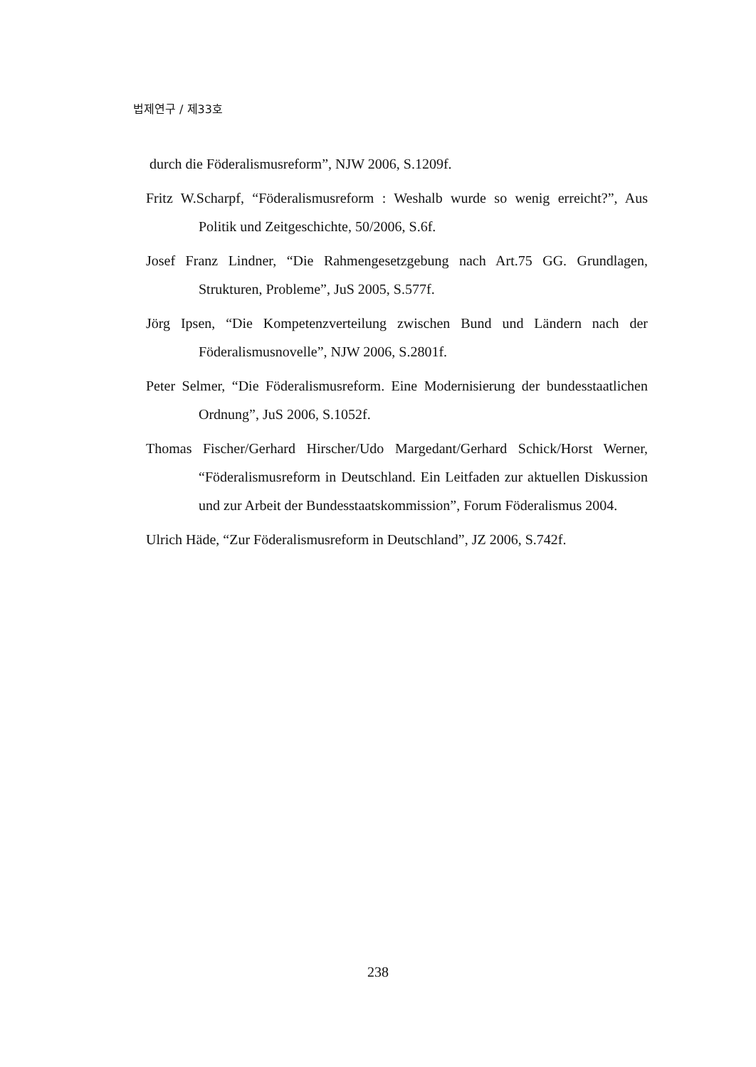법제연구 / 제33호
durch die Föderalismusreform”, NJW 2006, S.1209f.
Fritz W.Scharpf, “Föderalismusreform : Weshalb wurde so wenig erreicht?”, Aus Politik und Zeitgeschichte, 50/2006, S.6f.
Josef Franz Lindner, “Die Rahmengesetzgebung nach Art.75 GG. Grundlagen, Strukturen, Probleme”, JuS 2005, S.577f.
Jörg Ipsen, “Die Kompetenzverteilung zwischen Bund und Ländern nach der Föderalismusnovelle”, NJW 2006, S.2801f.
Peter Selmer, “Die Föderalismusreform. Eine Modernisierung der bundesstaatlichen Ordnung”, JuS 2006, S.1052f.
Thomas Fischer/Gerhard Hirscher/Udo Margedant/Gerhard Schick/Horst Werner, “Föderalismusreform in Deutschland. Ein Leitfaden zur aktuellen Diskussion und zur Arbeit der Bundesstaatskommission”, Forum Föderalismus 2004.
Ulrich Häde, “Zur Föderalismusreform in Deutschland”, JZ 2006, S.742f.
238